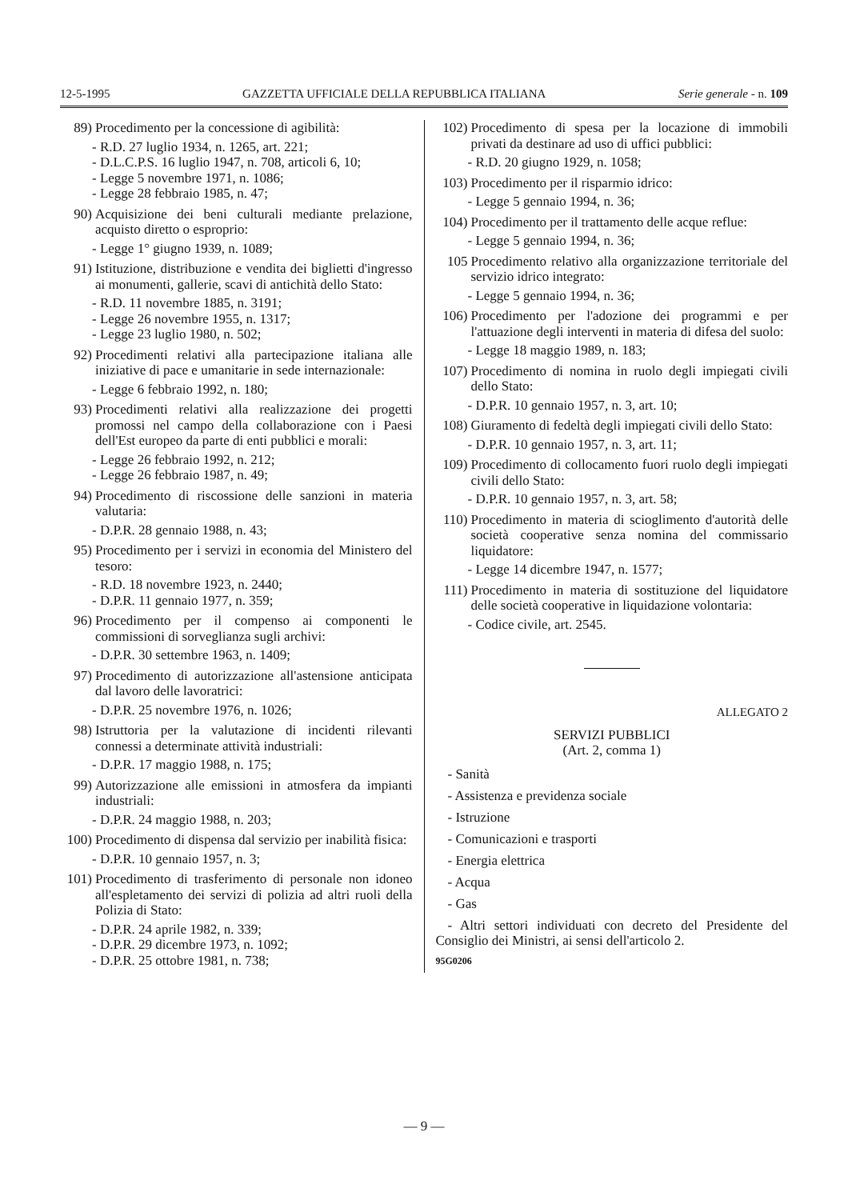12-5-1995 GAZZETTA UFFICIALE DELLA REPUBBLICA ITALIANA Serie generale - n. 109
89) Procedimento per la concessione di agibilità:
- R.D. 27 luglio 1934, n. 1265, art. 221;
- D.L.C.P.S. 16 luglio 1947, n. 708, articoli 6, 10;
- Legge 5 novembre 1971, n. 1086;
- Legge 28 febbraio 1985, n. 47;
90) Acquisizione dei beni culturali mediante prelazione, acquisto diretto o esproprio:
- Legge 1° giugno 1939, n. 1089;
91) Istituzione, distribuzione e vendita dei biglietti d'ingresso ai monumenti, gallerie, scavi di antichità dello Stato:
- R.D. 11 novembre 1885, n. 3191;
- Legge 26 novembre 1955, n. 1317;
- Legge 23 luglio 1980, n. 502;
92) Procedimenti relativi alla partecipazione italiana alle iniziative di pace e umanitarie in sede internazionale:
- Legge 6 febbraio 1992, n. 180;
93) Procedimenti relativi alla realizzazione dei progetti promossi nel campo della collaborazione con i Paesi dell'Est europeo da parte di enti pubblici e morali:
- Legge 26 febbraio 1992, n. 212;
- Legge 26 febbraio 1987, n. 49;
94) Procedimento di riscossione delle sanzioni in materia valutaria:
- D.P.R. 28 gennaio 1988, n. 43;
95) Procedimento per i servizi in economia del Ministero del tesoro:
- R.D. 18 novembre 1923, n. 2440;
- D.P.R. 11 gennaio 1977, n. 359;
96) Procedimento per il compenso ai componenti le commissioni di sorveglianza sugli archivi:
- D.P.R. 30 settembre 1963, n. 1409;
97) Procedimento di autorizzazione all'astensione anticipata dal lavoro delle lavoratrici:
- D.P.R. 25 novembre 1976, n. 1026;
98) Istruttoria per la valutazione di incidenti rilevanti connessi a determinate attività industriali:
- D.P.R. 17 maggio 1988, n. 175;
99) Autorizzazione alle emissioni in atmosfera da impianti industriali:
- D.P.R. 24 maggio 1988, n. 203;
100) Procedimento di dispensa dal servizio per inabilità fisica:
- D.P.R. 10 gennaio 1957, n. 3;
101) Procedimento di trasferimento di personale non idoneo all'espletamento dei servizi di polizia ad altri ruoli della Polizia di Stato:
- D.P.R. 24 aprile 1982, n. 339;
- D.P.R. 29 dicembre 1973, n. 1092;
- D.P.R. 25 ottobre 1981, n. 738;
102) Procedimento di spesa per la locazione di immobili privati da destinare ad uso di uffici pubblici:
- R.D. 20 giugno 1929, n. 1058;
103) Procedimento per il risparmio idrico:
- Legge 5 gennaio 1994, n. 36;
104) Procedimento per il trattamento delle acque reflue:
- Legge 5 gennaio 1994, n. 36;
105 Procedimento relativo alla organizzazione territoriale del servizio idrico integrato:
- Legge 5 gennaio 1994, n. 36;
106) Procedimento per l'adozione dei programmi e per l'attuazione degli interventi in materia di difesa del suolo:
- Legge 18 maggio 1989, n. 183;
107) Procedimento di nomina in ruolo degli impiegati civili dello Stato:
- D.P.R. 10 gennaio 1957, n. 3, art. 10;
108) Giuramento di fedeltà degli impiegati civili dello Stato:
- D.P.R. 10 gennaio 1957, n. 3, art. 11;
109) Procedimento di collocamento fuori ruolo degli impiegati civili dello Stato:
- D.P.R. 10 gennaio 1957, n. 3, art. 58;
110) Procedimento in materia di scioglimento d'autorità delle società cooperative senza nomina del commissario liquidatore:
- Legge 14 dicembre 1947, n. 1577;
111) Procedimento in materia di sostituzione del liquidatore delle società cooperative in liquidazione volontaria:
- Codice civile, art. 2545.
ALLEGATO 2
SERVIZI PUBBLICI
(Art. 2, comma 1)
- Sanità
- Assistenza e previdenza sociale
- Istruzione
- Comunicazioni e trasporti
- Energia elettrica
- Acqua
- Gas
- Altri settori individuati con decreto del Presidente del Consiglio dei Ministri, ai sensi dell'articolo 2.
95G0206
— 9 —